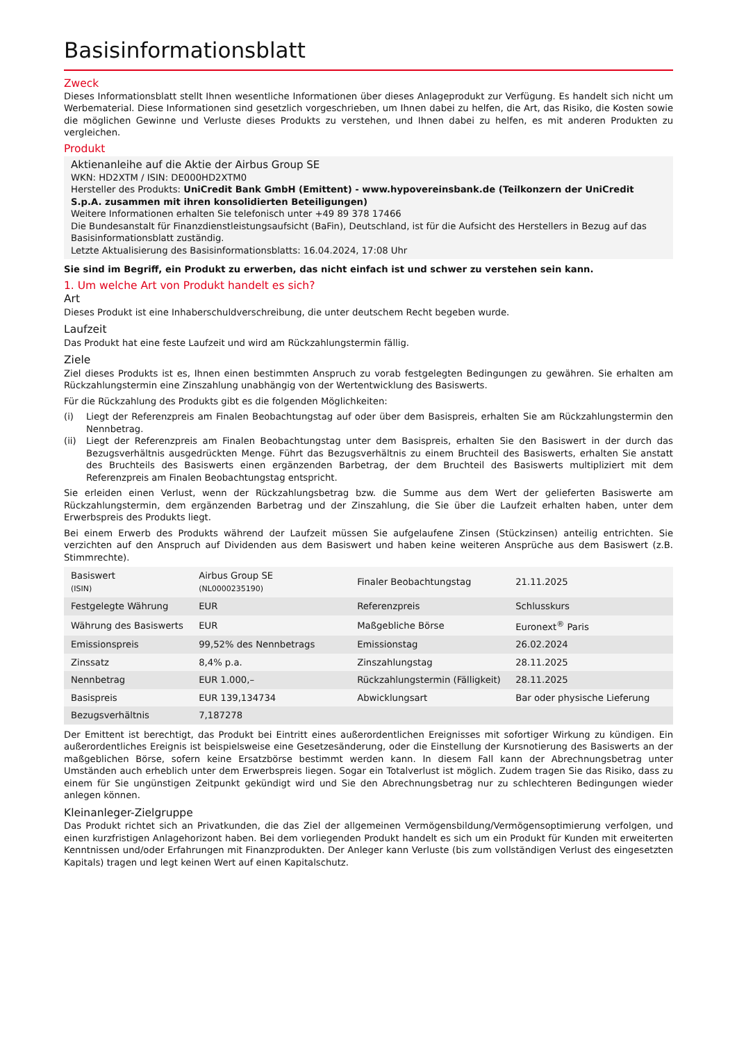Basisinformationsblatt
Zweck
Dieses Informationsblatt stellt Ihnen wesentliche Informationen über dieses Anlageprodukt zur Verfügung. Es handelt sich nicht um Werbematerial. Diese Informationen sind gesetzlich vorgeschrieben, um Ihnen dabei zu helfen, die Art, das Risiko, die Kosten sowie die möglichen Gewinne und Verluste dieses Produkts zu verstehen, und Ihnen dabei zu helfen, es mit anderen Produkten zu vergleichen.
Produkt
Aktienanleihe auf die Aktie der Airbus Group SE
WKN: HD2XTM / ISIN: DE000HD2XTM0
Hersteller des Produkts: UniCredit Bank GmbH (Emittent) - www.hypovereinsbank.de (Teilkonzern der UniCredit S.p.A. zusammen mit ihren konsolidierten Beteiligungen)
Weitere Informationen erhalten Sie telefonisch unter +49 89 378 17466
Die Bundesanstalt für Finanzdienstleistungsaufsicht (BaFin), Deutschland, ist für die Aufsicht des Herstellers in Bezug auf das Basisinformationsblatt zuständig.
Letzte Aktualisierung des Basisinformationsblatts: 16.04.2024, 17:08 Uhr
Sie sind im Begriff, ein Produkt zu erwerben, das nicht einfach ist und schwer zu verstehen sein kann.
1. Um welche Art von Produkt handelt es sich?
Art
Dieses Produkt ist eine Inhaberschuldverschreibung, die unter deutschem Recht begeben wurde.
Laufzeit
Das Produkt hat eine feste Laufzeit und wird am Rückzahlungstermin fällig.
Ziele
Ziel dieses Produkts ist es, Ihnen einen bestimmten Anspruch zu vorab festgelegten Bedingungen zu gewähren. Sie erhalten am Rückzahlungstermin eine Zinszahlung unabhängig von der Wertentwicklung des Basiswerts.
Für die Rückzahlung des Produkts gibt es die folgenden Möglichkeiten:
(i) Liegt der Referenzpreis am Finalen Beobachtungstag auf oder über dem Basispreis, erhalten Sie am Rückzahlungstermin den Nennbetrag.
(ii) Liegt der Referenzpreis am Finalen Beobachtungstag unter dem Basispreis, erhalten Sie den Basiswert in der durch das Bezugsverhältnis ausgedrückten Menge. Führt das Bezugsverhältnis zu einem Bruchteil des Basiswerts, erhalten Sie anstatt des Bruchteils des Basiswerts einen ergänzenden Barbetrag, der dem Bruchteil des Basiswerts multipliziert mit dem Referenzpreis am Finalen Beobachtungstag entspricht.
Sie erleiden einen Verlust, wenn der Rückzahlungsbetrag bzw. die Summe aus dem Wert der gelieferten Basiswerte am Rückzahlungstermin, dem ergänzenden Barbetrag und der Zinszahlung, die Sie über die Laufzeit erhalten haben, unter dem Erwerbspreis des Produkts liegt.
Bei einem Erwerb des Produkts während der Laufzeit müssen Sie aufgelaufene Zinsen (Stückzinsen) anteilig entrichten. Sie verzichten auf den Anspruch auf Dividenden aus dem Basiswert und haben keine weiteren Ansprüche aus dem Basiswert (z.B. Stimmrechte).
| Basiswert (ISIN) | Airbus Group SE (NL0000235190) | Finaler Beobachtungstag | 21.11.2025 |
| Festgelegte Währung | EUR | Referenzpreis | Schlusskurs |
| Währung des Basiswerts | EUR | Maßgebliche Börse | Euronext<sup>®</sup> Paris |
| Emissionspreis | 99,52% des Nennbetrags | Emissionstag | 26.02.2024 |
| Zinssatz | 8,4% p.a. | Zinszahlungstag | 28.11.2025 |
| Nennbetrag | EUR 1.000,– | Rückzahlungstermin (Fälligkeit) | 28.11.2025 |
| Basispreis | EUR 139,134734 | Abwicklungsart | Bar oder physische Lieferung |
| Bezugsverhältnis | 7,187278 | | |
Der Emittent ist berechtigt, das Produkt bei Eintritt eines außerordentlichen Ereignisses mit sofortiger Wirkung zu kündigen. Ein außerordentliches Ereignis ist beispielsweise eine Gesetzesänderung, oder die Einstellung der Kursnotierung des Basiswerts an der maßgeblichen Börse, sofern keine Ersatzbörse bestimmt werden kann. In diesem Fall kann der Abrechnungsbetrag unter Umständen auch erheblich unter dem Erwerbspreis liegen. Sogar ein Totalverlust ist möglich. Zudem tragen Sie das Risiko, dass zu einem für Sie ungünstigen Zeitpunkt gekündigt wird und Sie den Abrechnungsbetrag nur zu schlechteren Bedingungen wieder anlegen können.
Kleinanleger-Zielgruppe
Das Produkt richtet sich an Privatkunden, die das Ziel der allgemeinen Vermögensbildung/Vermögensoptimierung verfolgen, und einen kurzfristigen Anlagehorizont haben. Bei dem vorliegenden Produkt handelt es sich um ein Produkt für Kunden mit erweiterten Kenntnissen und/oder Erfahrungen mit Finanzprodukten. Der Anleger kann Verluste (bis zum vollständigen Verlust des eingesetzten Kapitals) tragen und legt keinen Wert auf einen Kapitalschutz.